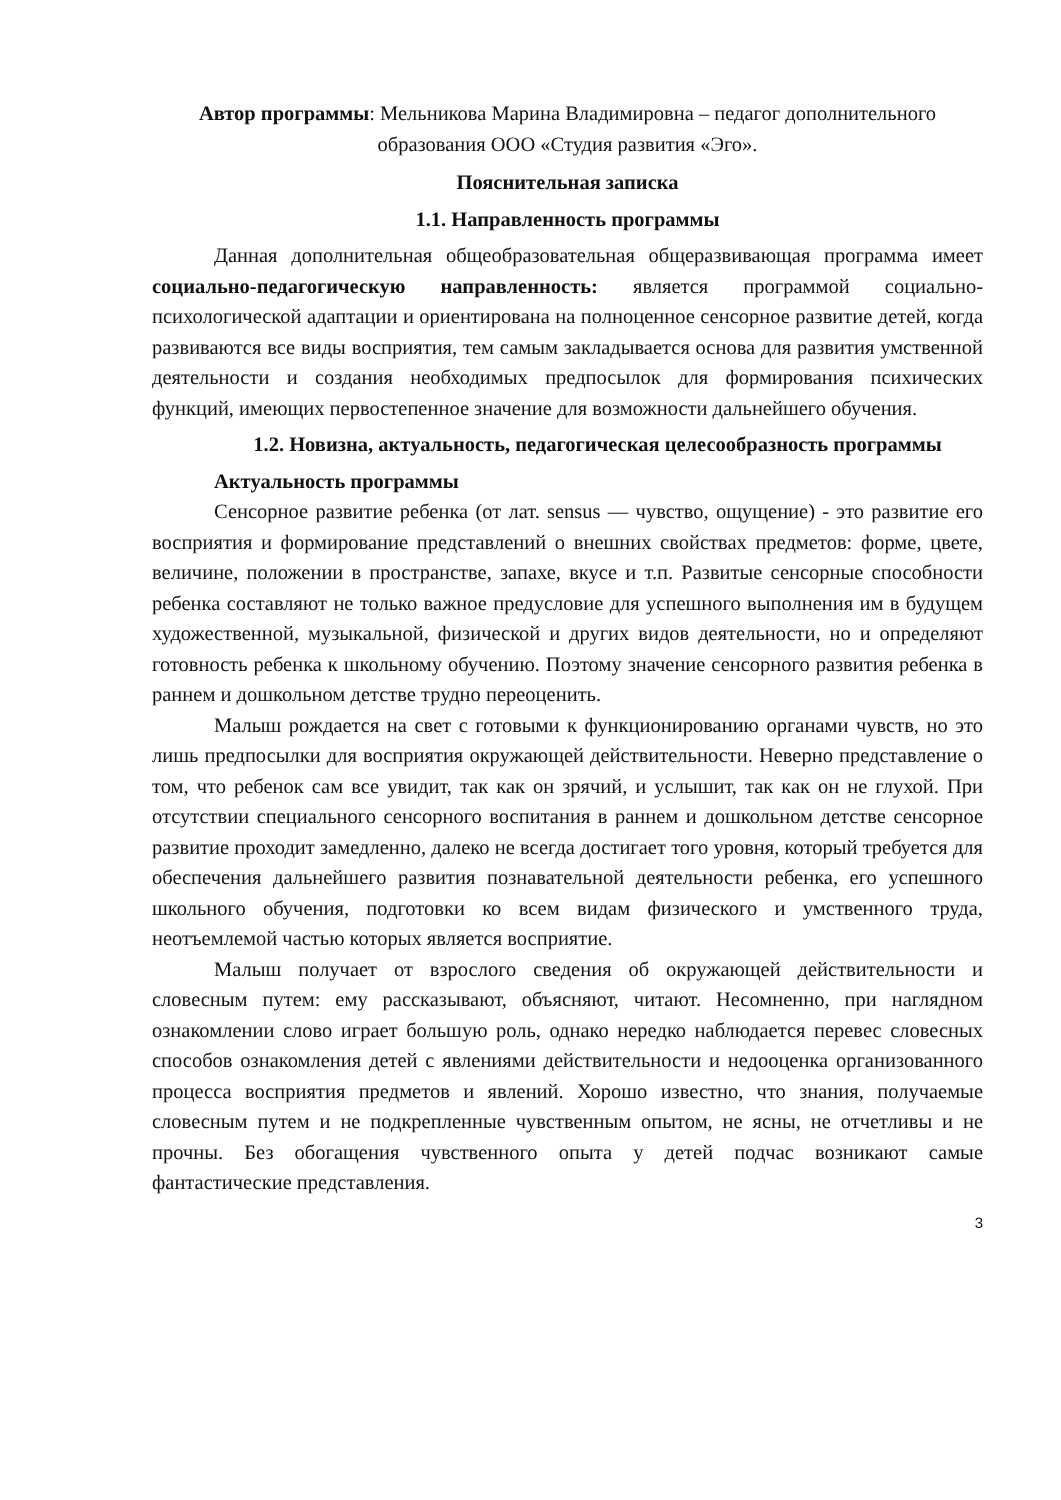Автор программы: Мельникова Марина Владимировна – педагог дополнительного образования ООО «Студия развития «Эго».
Пояснительная записка
1.1. Направленность программы
Данная дополнительная общеобразовательная общеразвивающая программа имеет социально-педагогическую направленность: является программой социально-психологической адаптации и ориентирована на полноценное сенсорное развитие детей, когда развиваются все виды восприятия, тем самым закладывается основа для развития умственной деятельности и создания необходимых предпосылок для формирования психических функций, имеющих первостепенное значение для возможности дальнейшего обучения.
1.2. Новизна, актуальность, педагогическая целесообразность программы
Актуальность программы
Сенсорное развитие ребенка (от лат. sensus — чувство, ощущение) - это развитие его восприятия и формирование представлений о внешних свойствах предметов: форме, цвете, величине, положении в пространстве, запахе, вкусе и т.п. Развитые сенсорные способности ребенка составляют не только важное предусловие для успешного выполнения им в будущем художественной, музыкальной, физической и других видов деятельности, но и определяют готовность ребенка к школьному обучению. Поэтому значение сенсорного развития ребенка в раннем и дошкольном детстве трудно переоценить.
Малыш рождается на свет с готовыми к функционированию органами чувств, но это лишь предпосылки для восприятия окружающей действительности. Неверно представление о том, что ребенок сам все увидит, так как он зрячий, и услышит, так как он не глухой. При отсутствии специального сенсорного воспитания в раннем и дошкольном детстве сенсорное развитие проходит замедленно, далеко не всегда достигает того уровня, который требуется для обеспечения дальнейшего развития познавательной деятельности ребенка, его успешного школьного обучения, подготовки ко всем видам физического и умственного труда, неотъемлемой частью которых является восприятие.
Малыш получает от взрослого сведения об окружающей действительности и словесным путем: ему рассказывают, объясняют, читают. Несомненно, при наглядном ознакомлении слово играет большую роль, однако нередко наблюдается перевес словесных способов ознакомления детей с явлениями действительности и недооценка организованного процесса восприятия предметов и явлений. Хорошо известно, что знания, получаемые словесным путем и не подкрепленные чувственным опытом, не ясны, не отчетливы и не прочны. Без обогащения чувственного опыта у детей подчас возникают самые фантастические представления.
3